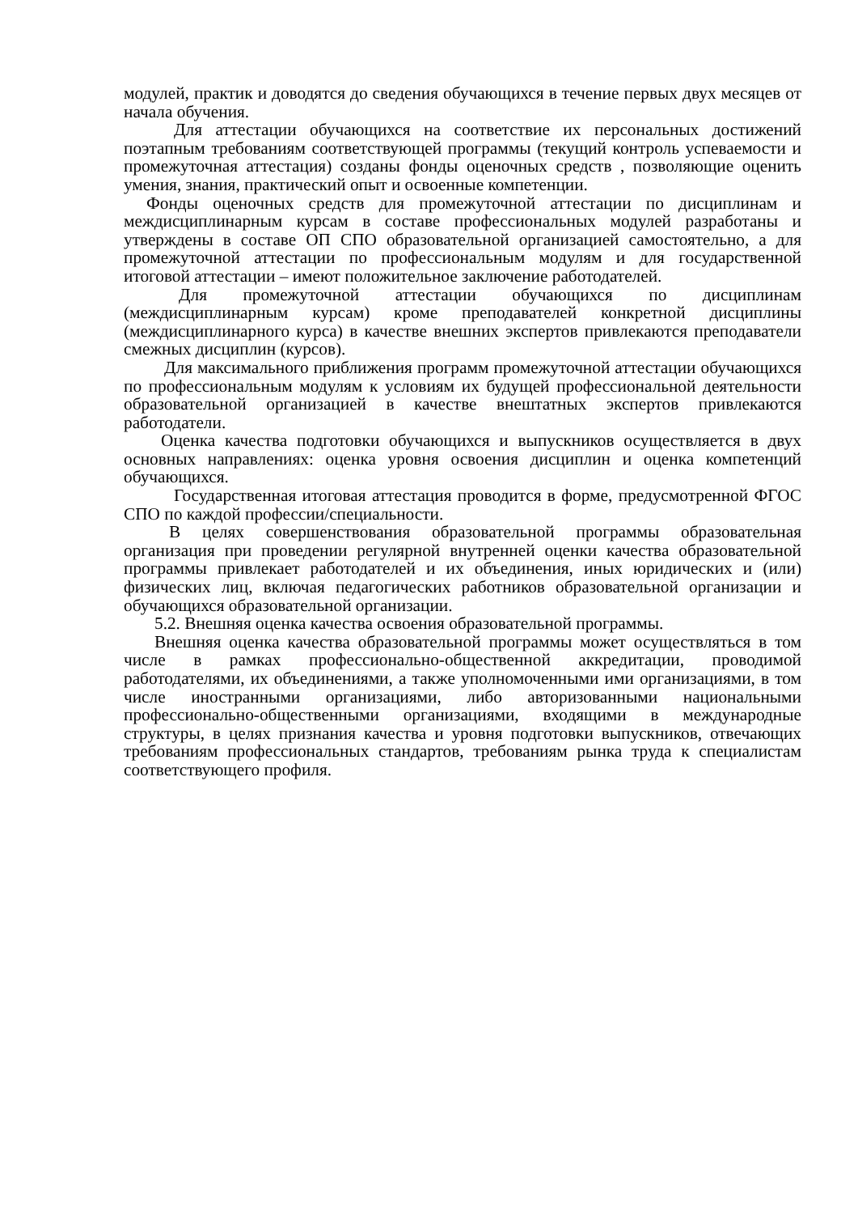модулей, практик и доводятся до сведения обучающихся в течение первых двух месяцев от начала обучения.
Для аттестации обучающихся на соответствие их персональных достижений поэтапным требованиям соответствующей программы (текущий контроль успеваемости и промежуточная аттестация) созданы фонды оценочных средств , позволяющие оценить умения, знания, практический опыт и освоенные компетенции.
Фонды оценочных средств для промежуточной аттестации по дисциплинам и междисциплинарным курсам в составе профессиональных модулей разработаны и утверждены в составе ОП СПО образовательной организацией самостоятельно, а для промежуточной аттестации по профессиональным модулям и для государственной итоговой аттестации – имеют положительное заключение работодателей.
Для промежуточной аттестации обучающихся по дисциплинам (междисциплинарным курсам) кроме преподавателей конкретной дисциплины (междисциплинарного курса) в качестве внешних экспертов привлекаются преподаватели смежных дисциплин (курсов).
Для максимального приближения программ промежуточной аттестации обучающихся по профессиональным модулям к условиям их будущей профессиональной деятельности образовательной организацией в качестве внештатных экспертов привлекаются работодатели.
Оценка качества подготовки обучающихся и выпускников осуществляется в двух основных направлениях: оценка уровня освоения дисциплин и оценка компетенций обучающихся.
Государственная итоговая аттестация проводится в форме, предусмотренной ФГОС СПО по каждой профессии/специальности.
В целях совершенствования образовательной программы образовательная организация при проведении регулярной внутренней оценки качества образовательной программы привлекает работодателей и их объединения, иных юридических и (или) физических лиц, включая педагогических работников образовательной организации и обучающихся образовательной организации.
5.2. Внешняя оценка качества освоения образовательной программы.
Внешняя оценка качества образовательной программы может осуществляться в том числе в рамках профессионально-общественной аккредитации, проводимой работодателями, их объединениями, а также уполномоченными ими организациями, в том числе иностранными организациями, либо авторизованными национальными профессионально-общественными организациями, входящими в международные структуры, в целях признания качества и уровня подготовки выпускников, отвечающих требованиям профессиональных стандартов, требованиям рынка труда к специалистам соответствующего профиля.